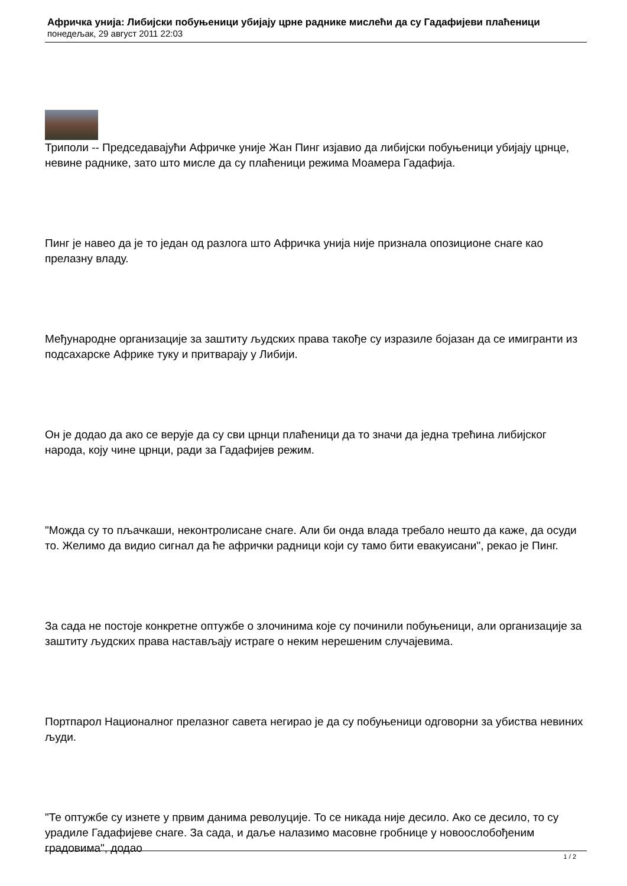Афричка унија: Либијски побуњеници убијају црне раднике мислећи да су Гадафијеви плаћеници
понедељак, 29 август 2011 22:03
Триполи -- Председавајући Афричке уније Жан Пинг изјавио да либијски побуњеници убијају црнце, невине раднике, зато што мисле да су плаћеници режима Моамера Гадафија.
Пинг је навео да је то један од разлога што Афричка унија није признала опозиционе снаге као прелазну владу.
Међународне организације за заштиту људских права такође су изразиле бојазан да се имигранти из подсахарске Африке туку и притварају у Либији.
Он је додао да ако се верује да су сви црнци плаћеници да то значи да једна трећина либијског народа, коју чине црнци, ради за Гадафијев режим.
"Можда су то пљачкаши, неконтролисане снаге. Али би онда влада требало нешто да каже, да осуди то. Желимо да видио сигнал да ће афрички радници који су тамо бити евакуисани", рекао је Пинг.
За сада не постоје конкретне оптужбе о злочинима које су починили побуњеници, али организације за заштиту људских права настављају истраге о неким нерешеним случајевима.
Портпарол Националног прелазног савета негирао је да су побуњеници одговорни за убиства невиних људи.
"Те оптужбе су изнете у првим данима револуције. То се никада није десило. Ако се десило, то су урадиле Гадафијеве снаге. За сада, и даље налазимо масовне гробнице у новоослобођеним градовима", додао
1 / 2